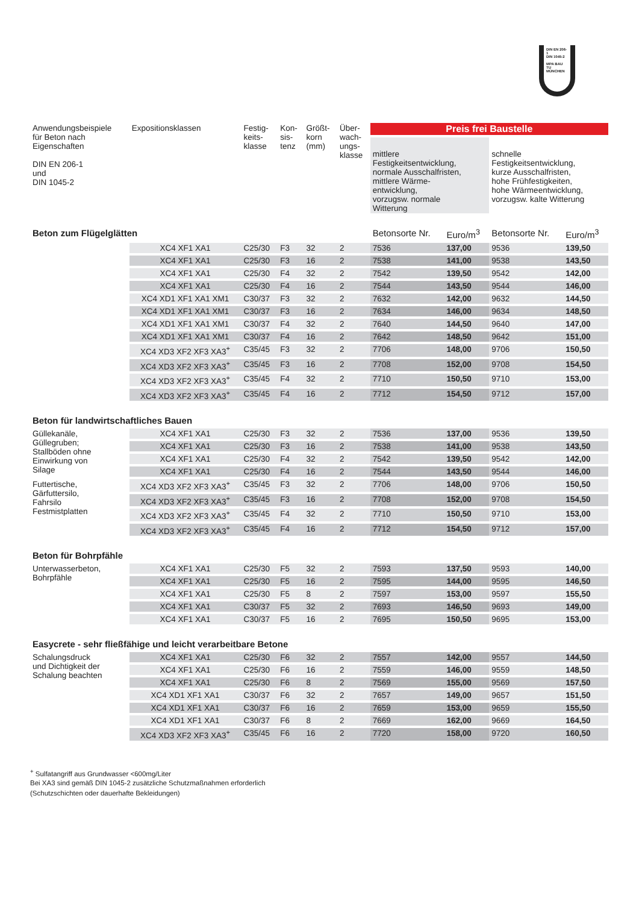DIN EN 206-1
DIN 1045-2
MPA BAU
TU MÜNCHEN
| Anwendungsbeispiele für Beton nach Eigenschaften DIN EN 206-1 und DIN 1045-2 | Expositionsklassen | Festig- keits- klasse | Kon- sis- tenz | Größt- korn (mm) | Über- wach- ungs- klasse | Preis frei Baustelle | | | |
| --- | --- | --- | --- | --- | --- | --- | --- | --- | --- |
| | | | | | | mittlere Festigkeitsentwicklung, normale Ausschalfristen, mittlere Wärme- entwicklung, vorzugsw. normale Witterung | | schnelle Festigkeitsentwicklung, kurze Ausschalfristen, hohe Frühfestigkeiten, hohe Wärmeentwicklung, vorzugsw. kalte Witterung | |
| Beton zum Flügelglätten | | | | | | Betonsorte Nr. | Euro/m<sup>3</sup> | Betonsorte Nr. | Euro/m<sup>3</sup> |
| | XC4 XF1 XA1 | C25/30 | F3 | 32 | 2 | 7536 | 137,00 | 9536 | 139,50 |
| | XC4 XF1 XA1 | C25/30 | F3 | 16 | 2 | 7538 | 141,00 | 9538 | 143,50 |
| | XC4 XF1 XA1 | C25/30 | F4 | 32 | 2 | 7542 | 139,50 | 9542 | 142,00 |
| | XC4 XF1 XA1 | C25/30 | F4 | 16 | 2 | 7544 | 143,50 | 9544 | 146,00 |
| | XC4 XD1 XF1 XA1 XM1 | C30/37 | F3 | 32 | 2 | 7632 | 142,00 | 9632 | 144,50 |
| | XC4 XD1 XF1 XA1 XM1 | C30/37 | F3 | 16 | 2 | 7634 | 146,00 | 9634 | 148,50 |
| | XC4 XD1 XF1 XA1 XM1 | C30/37 | F4 | 32 | 2 | 7640 | 144,50 | 9640 | 147,00 |
| | XC4 XD1 XF1 XA1 XM1 | C30/37 | F4 | 16 | 2 | 7642 | 148,50 | 9642 | 151,00 |
| | XC4 XD3 XF2 XF3 XA3<sup>+</sup> | C35/45 | F3 | 32 | 2 | 7706 | 148,00 | 9706 | 150,50 |
| | XC4 XD3 XF2 XF3 XA3<sup>+</sup> | C35/45 | F3 | 16 | 2 | 7708 | 152,00 | 9708 | 154,50 |
| | XC4 XD3 XF2 XF3 XA3<sup>+</sup> | C35/45 | F4 | 32 | 2 | 7710 | 150,50 | 9710 | 153,00 |
| | XC4 XD3 XF2 XF3 XA3<sup>+</sup> | C35/45 | F4 | 16 | 2 | 7712 | 154,50 | 9712 | 157,00 |
| Beton für landwirtschaftliches Bauen | | | | | | | | | |
| Güllekanäle, Güllegruben; Stallböden ohne Einwirkung von Silage | XC4 XF1 XA1 | C25/30 | F3 | 32 | 2 | 7536 | 137,00 | 9536 | 139,50 |
| | XC4 XF1 XA1 | C25/30 | F3 | 16 | 2 | 7538 | 141,00 | 9538 | 143,50 |
| | XC4 XF1 XA1 | C25/30 | F4 | 32 | 2 | 7542 | 139,50 | 9542 | 142,00 |
| | XC4 XF1 XA1 | C25/30 | F4 | 16 | 2 | 7544 | 143,50 | 9544 | 146,00 |
| Futtertische, Gärfuttersilo, Fahrsilo Festmistplatten | XC4 XD3 XF2 XF3 XA3<sup>+</sup> | C35/45 | F3 | 32 | 2 | 7706 | 148,00 | 9706 | 150,50 |
| | XC4 XD3 XF2 XF3 XA3<sup>+</sup> | C35/45 | F3 | 16 | 2 | 7708 | 152,00 | 9708 | 154,50 |
| | XC4 XD3 XF2 XF3 XA3<sup>+</sup> | C35/45 | F4 | 32 | 2 | 7710 | 150,50 | 9710 | 153,00 |
| | XC4 XD3 XF2 XF3 XA3<sup>+</sup> | C35/45 | F4 | 16 | 2 | 7712 | 154,50 | 9712 | 157,00 |
| Beton für Bohrpfähle | | | | | | | | | |
| Unterwasserbeton, Bohrpfähle | XC4 XF1 XA1 | C25/30 | F5 | 32 | 2 | 7593 | 137,50 | 9593 | 140,00 |
| | XC4 XF1 XA1 | C25/30 | F5 | 16 | 2 | 7595 | 144,00 | 9595 | 146,50 |
| | XC4 XF1 XA1 | C25/30 | F5 | 8 | 2 | 7597 | 153,00 | 9597 | 155,50 |
| | XC4 XF1 XA1 | C30/37 | F5 | 32 | 2 | 7693 | 146,50 | 9693 | 149,00 |
| | XC4 XF1 XA1 | C30/37 | F5 | 16 | 2 | 7695 | 150,50 | 9695 | 153,00 |
| Easycrete - sehr fließfähige und leicht verarbeitbare Betone | | | | | | | | | |
| Schalungsdruck und Dichtigkeit der Schalung beachten | XC4 XF1 XA1 | C25/30 | F6 | 32 | 2 | 7557 | 142,00 | 9557 | 144,50 |
| | XC4 XF1 XA1 | C25/30 | F6 | 16 | 2 | 7559 | 146,00 | 9559 | 148,50 |
| | XC4 XF1 XA1 | C25/30 | F6 | 8 | 2 | 7569 | 155,00 | 9569 | 157,50 |
| | XC4 XD1 XF1 XA1 | C30/37 | F6 | 32 | 2 | 7657 | 149,00 | 9657 | 151,50 |
| | XC4 XD1 XF1 XA1 | C30/37 | F6 | 16 | 2 | 7659 | 153,00 | 9659 | 155,50 |
| | XC4 XD1 XF1 XA1 | C30/37 | F6 | 8 | 2 | 7669 | 162,00 | 9669 | 164,50 |
| | XC4 XD3 XF2 XF3 XA3<sup>+</sup> | C35/45 | F6 | 16 | 2 | 7720 | 158,00 | 9720 | 160,50 |
<sup>+</sup> Sulfatangriff aus Grundwasser <600mg/Liter
Bei XA3 sind gemäß DIN 1045-2 zusätzliche Schutzmaßnahmen erforderlich
(Schutzschichten oder dauerhafte Bekleidungen)